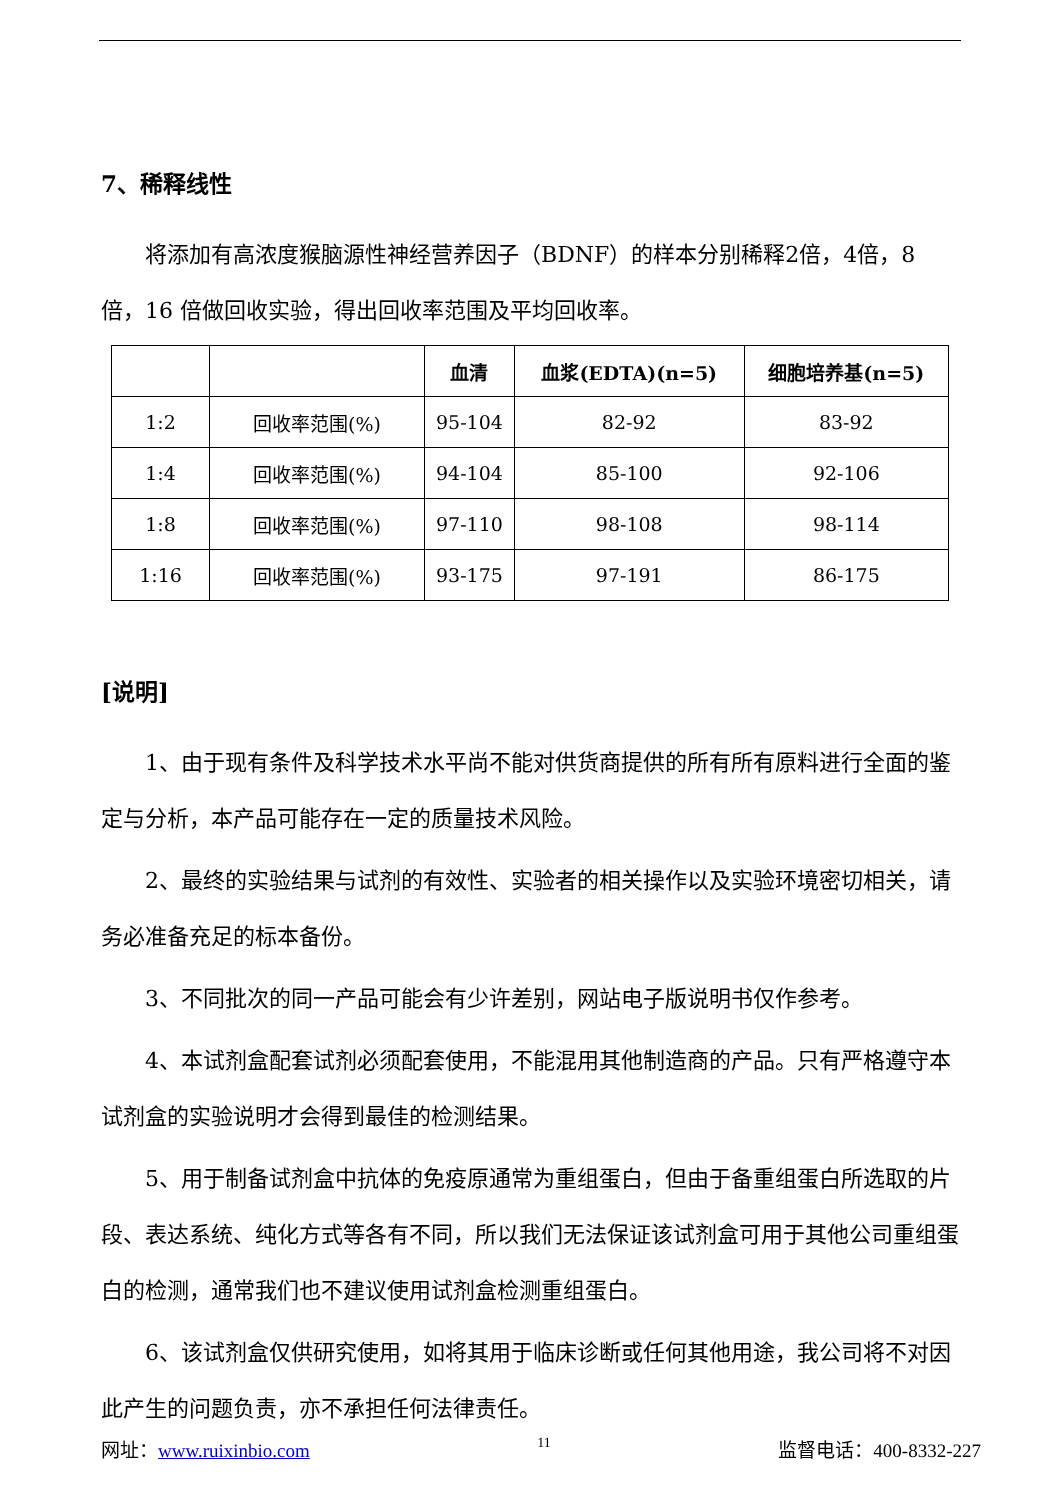7、稀释线性
将添加有高浓度猴脑源性神经营养因子（BDNF）的样本分别稀释2倍，4倍，8 倍，16 倍做回收实验，得出回收率范围及平均回收率。
| | | 血清 | 血浆(EDTA)(n=5) | 细胞培养基(n=5) |
| --- | --- | --- | --- | --- |
| 1:2 | 回收率范围(%) | 95-104 | 82-92 | 83-92 |
| 1:4 | 回收率范围(%) | 94-104 | 85-100 | 92-106 |
| 1:8 | 回收率范围(%) | 97-110 | 98-108 | 98-114 |
| 1:16 | 回收率范围(%) | 93-175 | 97-191 | 86-175 |
[说明]
1、由于现有条件及科学技术水平尚不能对供货商提供的所有所有原料进行全面的鉴定与分析，本产品可能存在一定的质量技术风险。
2、最终的实验结果与试剂的有效性、实验者的相关操作以及实验环境密切相关，请务必准备充足的标本备份。
3、不同批次的同一产品可能会有少许差别，网站电子版说明书仅作参考。
4、本试剂盒配套试剂必须配套使用，不能混用其他制造商的产品。只有严格遵守本试剂盒的实验说明才会得到最佳的检测结果。
5、用于制备试剂盒中抗体的免疫原通常为重组蛋白，但由于备重组蛋白所选取的片段、表达系统、纯化方式等各有不同，所以我们无法保证该试剂盒可用于其他公司重组蛋白的检测，通常我们也不建议使用试剂盒检测重组蛋白。
6、该试剂盒仅供研究使用，如将其用于临床诊断或任何其他用途，我公司将不对因此产生的问题负责，亦不承担任何法律责任。
网址：www.ruixinbio.com 11 监督电话：400-8332-227